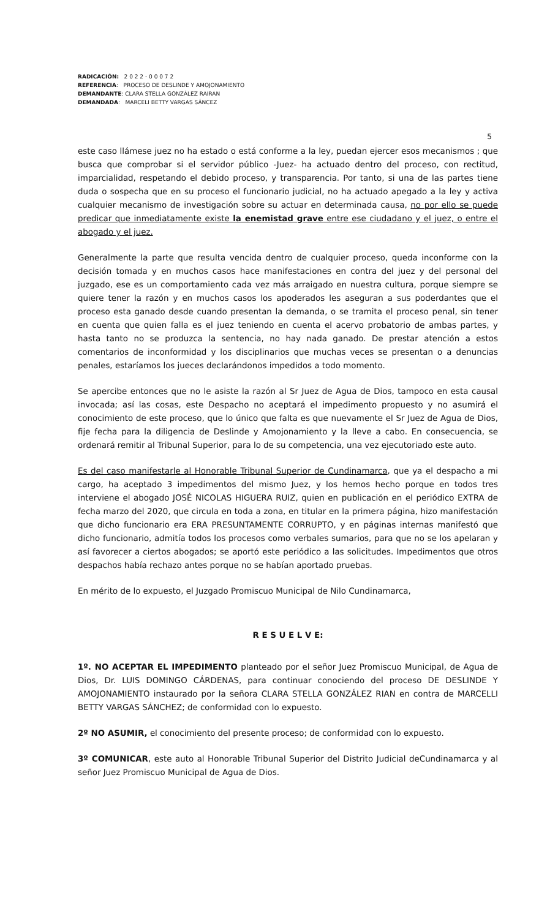RADICACIÓN: 2 0 2 2 - 0 0 0 7 2
REFERENCIA: PROCESO DE DESLINDE Y AMOJONAMIENTO
DEMANDANTE: CLARA STELLA GONZÁLEZ RAIRAN
DEMANDADA: MARCELI BETTY VARGAS SÁNCEZ
5
este caso llámese juez no ha estado o está conforme a la ley, puedan ejercer esos mecanismos ; que busca que comprobar si el servidor público -Juez- ha actuado dentro del proceso, con rectitud, imparcialidad, respetando el debido proceso, y transparencia. Por tanto, si una de las partes tiene duda o sospecha que en su proceso el funcionario judicial, no ha actuado apegado a la ley y activa cualquier mecanismo de investigación sobre su actuar en determinada causa, no por ello se puede predicar que inmediatamente existe la enemistad grave entre ese ciudadano y el juez, o entre el abogado y el juez.
Generalmente la parte que resulta vencida dentro de cualquier proceso, queda inconforme con la decisión tomada y en muchos casos hace manifestaciones en contra del juez y del personal del juzgado, ese es un comportamiento cada vez más arraigado en nuestra cultura, porque siempre se quiere tener la razón y en muchos casos los apoderados les aseguran a sus poderdantes que el proceso esta ganado desde cuando presentan la demanda, o se tramita el proceso penal, sin tener en cuenta que quien falla es el juez teniendo en cuenta el acervo probatorio de ambas partes, y hasta tanto no se produzca la sentencia, no hay nada ganado. De prestar atención a estos comentarios de inconformidad y los disciplinarios que muchas veces se presentan o a denuncias penales, estaríamos los jueces declarándonos impedidos a todo momento.
Se apercibe entonces que no le asiste la razón al Sr Juez de Agua de Dios, tampoco en esta causal invocada; así las cosas, este Despacho no aceptará el impedimento propuesto y no asumirá el conocimiento de este proceso, que lo único que falta es que nuevamente el Sr Juez de Agua de Dios, fije fecha para la diligencia de Deslinde y Amojonamiento y la lleve a cabo. En consecuencia, se ordenará remitir al Tribunal Superior, para lo de su competencia, una vez ejecutoriado este auto.
Es del caso manifestarle al Honorable Tribunal Superior de Cundinamarca, que ya el despacho a mi cargo, ha aceptado 3 impedimentos del mismo Juez, y los hemos hecho porque en todos tres interviene el abogado JOSÉ NICOLAS HIGUERA RUIZ, quien en publicación en el periódico EXTRA de fecha marzo del 2020, que circula en toda a zona, en titular en la primera página, hizo manifestación que dicho funcionario era ERA PRESUNTAMENTE CORRUPTO, y en páginas internas manifestó que dicho funcionario, admitía todos los procesos como verbales sumarios, para que no se los apelaran y así favorecer a ciertos abogados; se aportó este periódico a las solicitudes. Impedimentos que otros despachos había rechazo antes porque no se habían aportado pruebas.
En mérito de lo expuesto, el Juzgado Promiscuo Municipal de Nilo Cundinamarca,
R E S U E L V E:
1º. NO ACEPTAR EL IMPEDIMENTO planteado por el señor Juez Promiscuo Municipal, de Agua de Dios, Dr. LUIS DOMINGO CÁRDENAS, para continuar conociendo del proceso DE DESLINDE Y AMOJONAMIENTO instaurado por la señora CLARA STELLA GONZÁLEZ RIAN en contra de MARCELLI BETTY VARGAS SÁNCHEZ; de conformidad con lo expuesto.
2º NO ASUMIR, el conocimiento del presente proceso; de conformidad con lo expuesto.
3º COMUNICAR, este auto al Honorable Tribunal Superior del Distrito Judicial deCundinamarca y al señor Juez Promiscuo Municipal de Agua de Dios.